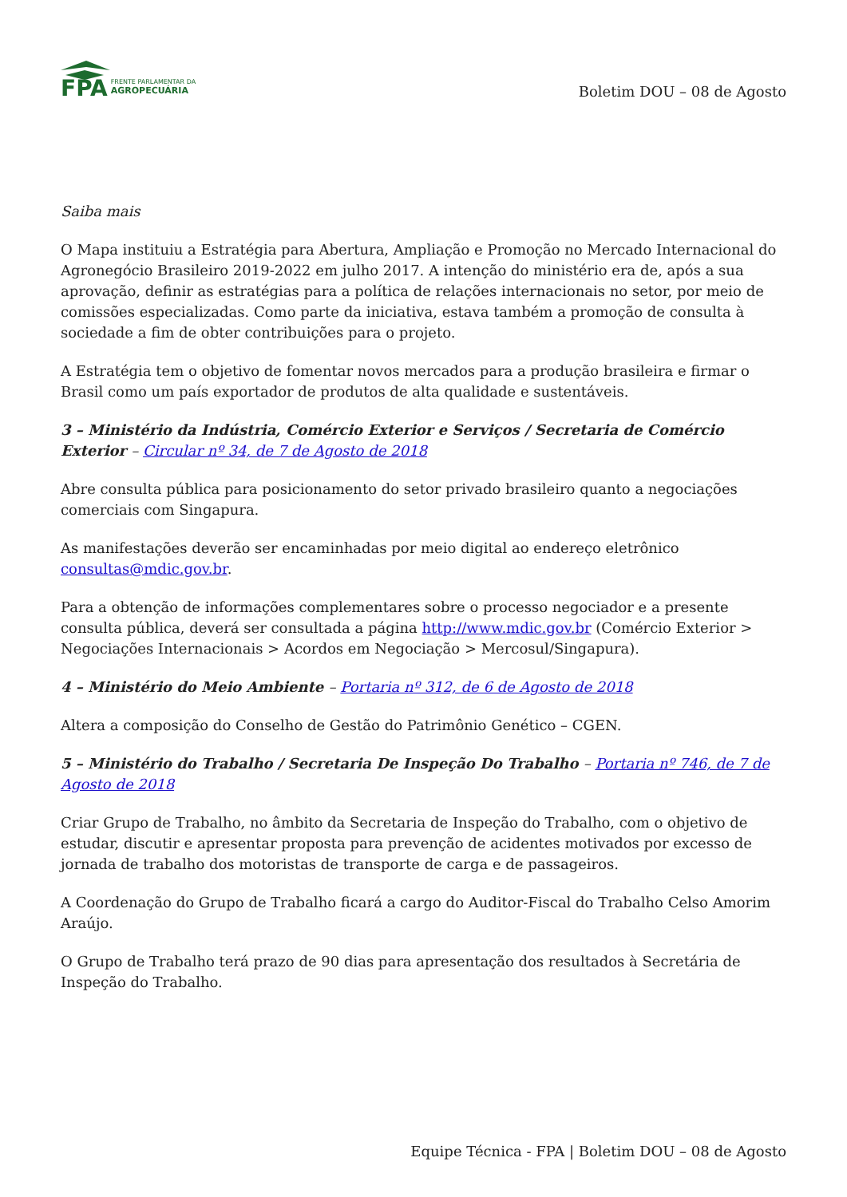FPA FRENTE PARLAMENTAR DA
AGROPECUÁRIA
Boletim DOU – 08 de Agosto
Saiba mais
O Mapa instituiu a Estratégia para Abertura, Ampliação e Promoção no Mercado Internacional do Agronegócio Brasileiro 2019-2022 em julho 2017. A intenção do ministério era de, após a sua aprovação, definir as estratégias para a política de relações internacionais no setor, por meio de comissões especializadas. Como parte da iniciativa, estava também a promoção de consulta à sociedade a fim de obter contribuições para o projeto.
A Estratégia tem o objetivo de fomentar novos mercados para a produção brasileira e firmar o Brasil como um país exportador de produtos de alta qualidade e sustentáveis.
3 – Ministério da Indústria, Comércio Exterior e Serviços / Secretaria de Comércio Exterior – Circular nº 34, de 7 de Agosto de 2018
Abre consulta pública para posicionamento do setor privado brasileiro quanto a negociações comerciais com Singapura.
As manifestações deverão ser encaminhadas por meio digital ao endereço eletrônico consultas@mdic.gov.br.
Para a obtenção de informações complementares sobre o processo negociador e a presente consulta pública, deverá ser consultada a página http://www.mdic.gov.br (Comércio Exterior > Negociações Internacionais > Acordos em Negociação > Mercosul/Singapura).
4 – Ministério do Meio Ambiente – Portaria nº 312, de 6 de Agosto de 2018
Altera a composição do Conselho de Gestão do Patrimônio Genético – CGEN.
5 – Ministério do Trabalho / Secretaria De Inspeção Do Trabalho – Portaria nº 746, de 7 de Agosto de 2018
Criar Grupo de Trabalho, no âmbito da Secretaria de Inspeção do Trabalho, com o objetivo de estudar, discutir e apresentar proposta para prevenção de acidentes motivados por excesso de jornada de trabalho dos motoristas de transporte de carga e de passageiros.
A Coordenação do Grupo de Trabalho ficará a cargo do Auditor-Fiscal do Trabalho Celso Amorim Araújo.
O Grupo de Trabalho terá prazo de 90 dias para apresentação dos resultados à Secretária de Inspeção do Trabalho.
Equipe Técnica - FPA | Boletim DOU – 08 de Agosto